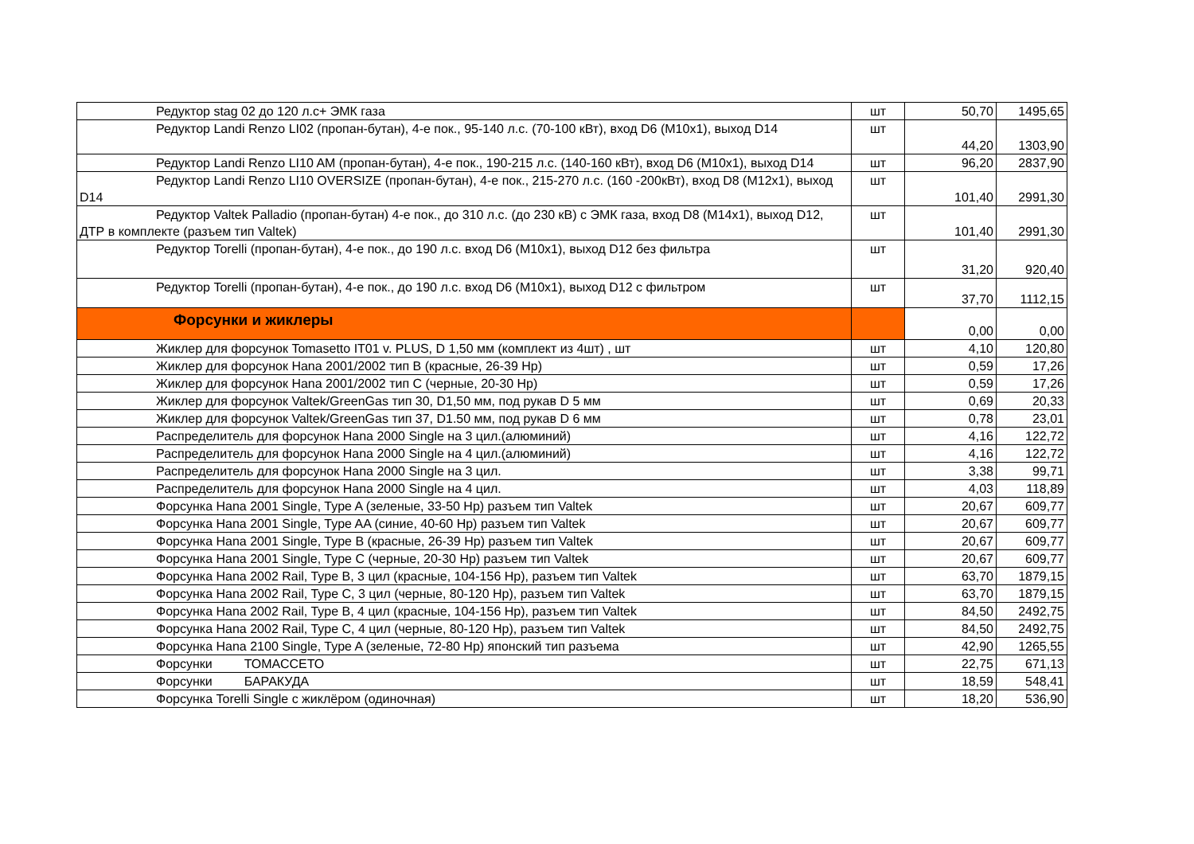| Редуктор stag 02 до 120 л.с+ ЭМК газа | шт | 50,70 | 1495,65 |
| Редуктор Landi Renzo LI02 (пропан-бутан), 4-е пок., 95-140 л.с. (70-100 кВт), вход D6 (M10x1), выход D14 | шт | 44,20 | 1303,90 |
| Редуктор Landi Renzo LI10 AM (пропан-бутан), 4-е пок., 190-215 л.с. (140-160 кВт), вход D6 (M10x1), выход D14 | шт | 96,20 | 2837,90 |
| Редуктор Landi Renzo LI10 OVERSIZE (пропан-бутан), 4-е пок., 215-270 л.с. (160 -200кВт), вход D8 (M12x1), выход D14 | шт | 101,40 | 2991,30 |
| Редуктор Valtek Palladio (пропан-бутан) 4-е пок., до 310 л.с. (до 230 кВ) с ЭМК газа, вход D8 (M14x1), выход D12, ДТР в комплекте (разъем тип Valtek) | шт | 101,40 | 2991,30 |
| Редуктор Torelli (пропан-бутан), 4-е пок., до 190 л.с. вход D6 (M10x1), выход D12 без фильтра | шт | 31,20 | 920,40 |
| Редуктор Torelli (пропан-бутан), 4-е пок., до 190 л.с. вход D6 (M10x1), выход D12 с фильтром | шт | 37,70 | 1112,15 |
| Форсунки и жиклеры | | 0,00 | 0,00 |
| Жиклер для форсунок Tomasetto IT01 v. PLUS, D 1,50 мм (комплект из 4шт) , шт | шт | 4,10 | 120,80 |
| Жиклер для форсунок Hana 2001/2002 тип B (красные, 26-39 Hp) | шт | 0,59 | 17,26 |
| Жиклер для форсунок Hana 2001/2002 тип C (черные, 20-30 Hp) | шт | 0,59 | 17,26 |
| Жиклер для форсунок Valtek/GreenGas тип 30, D1,50 мм, под рукав D 5 мм | шт | 0,69 | 20,33 |
| Жиклер для форсунок Valtek/GreenGas тип 37, D1.50 мм, под рукав D 6 мм | шт | 0,78 | 23,01 |
| Распределитель для форсунок Hana 2000 Single на 3 цил.(алюминий) | шт | 4,16 | 122,72 |
| Распределитель для форсунок Hana 2000 Single на 4 цил.(алюминий) | шт | 4,16 | 122,72 |
| Распределитель для форсунок Hana 2000 Single на 3 цил. | шт | 3,38 | 99,71 |
| Распределитель для форсунок Hana 2000 Single на 4 цил. | шт | 4,03 | 118,89 |
| Форсунка Hana 2001 Single, Type A (зеленые, 33-50 Hp) разъем тип Valtek | шт | 20,67 | 609,77 |
| Форсунка Hana 2001 Single, Type AA (синие, 40-60 Hp) разъем тип Valtek | шт | 20,67 | 609,77 |
| Форсунка Hana 2001 Single, Type B (красные, 26-39 Hp) разъем тип Valtek | шт | 20,67 | 609,77 |
| Форсунка Hana 2001 Single, Type C (черные, 20-30 Hp) разъем тип Valtek | шт | 20,67 | 609,77 |
| Форсунка Hana 2002 Rail, Type B, 3 цил (красные, 104-156 Hp), разъем тип Valtek | шт | 63,70 | 1879,15 |
| Форсунка Hana 2002 Rail, Type C, 3 цил (черные, 80-120 Hp), разъем тип Valtek | шт | 63,70 | 1879,15 |
| Форсунка Hana 2002 Rail, Type B, 4 цил (красные, 104-156 Hp), разъем тип Valtek | шт | 84,50 | 2492,75 |
| Форсунка Hana 2002 Rail, Type C, 4 цил (черные, 80-120 Hp), разъем тип Valtek | шт | 84,50 | 2492,75 |
| Форсунка Hana 2100 Single, Type A (зеленые, 72-80 Hp) японский тип разъема | шт | 42,90 | 1265,55 |
| Форсунки ТОМАССЕТО | шт | 22,75 | 671,13 |
| Форсунки БАРАКУДА | шт | 18,59 | 548,41 |
| Форсунка Torelli Single с жиклёром (одиночная) | шт | 18,20 | 536,90 |